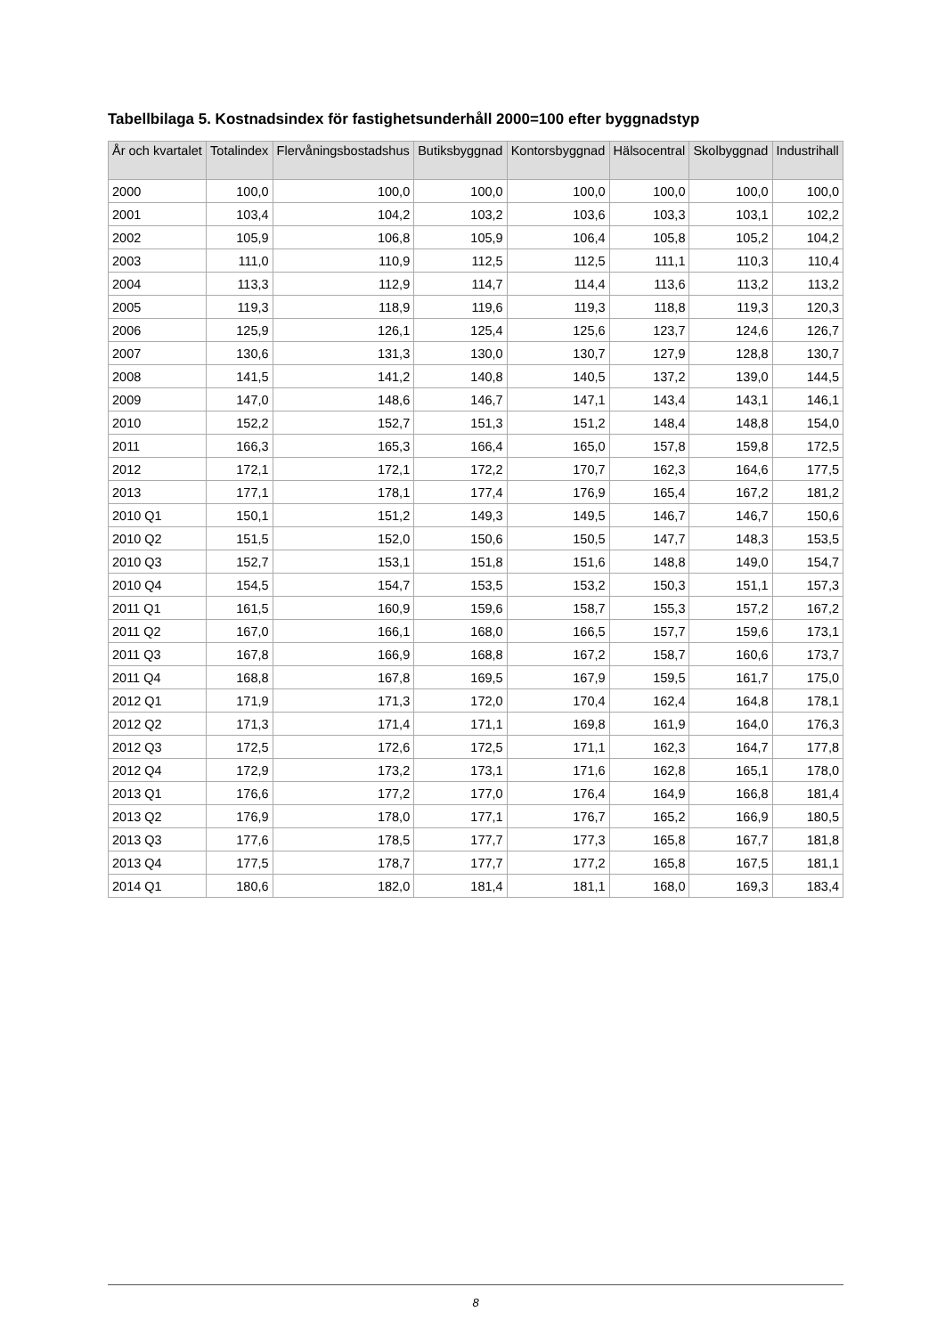Tabellbilaga 5. Kostnadsindex för fastighetsunderhåll 2000=100 efter byggnadstyp
| År och kvartalet | Totalindex | Flervåningsbostadshus | Butiksbyggnad | Kontorsbyggnad | Hälsocentral | Skolbyggnad | Industrihall |
| --- | --- | --- | --- | --- | --- | --- | --- |
| 2000 | 100,0 | 100,0 | 100,0 | 100,0 | 100,0 | 100,0 | 100,0 |
| 2001 | 103,4 | 104,2 | 103,2 | 103,6 | 103,3 | 103,1 | 102,2 |
| 2002 | 105,9 | 106,8 | 105,9 | 106,4 | 105,8 | 105,2 | 104,2 |
| 2003 | 111,0 | 110,9 | 112,5 | 112,5 | 111,1 | 110,3 | 110,4 |
| 2004 | 113,3 | 112,9 | 114,7 | 114,4 | 113,6 | 113,2 | 113,2 |
| 2005 | 119,3 | 118,9 | 119,6 | 119,3 | 118,8 | 119,3 | 120,3 |
| 2006 | 125,9 | 126,1 | 125,4 | 125,6 | 123,7 | 124,6 | 126,7 |
| 2007 | 130,6 | 131,3 | 130,0 | 130,7 | 127,9 | 128,8 | 130,7 |
| 2008 | 141,5 | 141,2 | 140,8 | 140,5 | 137,2 | 139,0 | 144,5 |
| 2009 | 147,0 | 148,6 | 146,7 | 147,1 | 143,4 | 143,1 | 146,1 |
| 2010 | 152,2 | 152,7 | 151,3 | 151,2 | 148,4 | 148,8 | 154,0 |
| 2011 | 166,3 | 165,3 | 166,4 | 165,0 | 157,8 | 159,8 | 172,5 |
| 2012 | 172,1 | 172,1 | 172,2 | 170,7 | 162,3 | 164,6 | 177,5 |
| 2013 | 177,1 | 178,1 | 177,4 | 176,9 | 165,4 | 167,2 | 181,2 |
| 2010 Q1 | 150,1 | 151,2 | 149,3 | 149,5 | 146,7 | 146,7 | 150,6 |
| 2010 Q2 | 151,5 | 152,0 | 150,6 | 150,5 | 147,7 | 148,3 | 153,5 |
| 2010 Q3 | 152,7 | 153,1 | 151,8 | 151,6 | 148,8 | 149,0 | 154,7 |
| 2010 Q4 | 154,5 | 154,7 | 153,5 | 153,2 | 150,3 | 151,1 | 157,3 |
| 2011 Q1 | 161,5 | 160,9 | 159,6 | 158,7 | 155,3 | 157,2 | 167,2 |
| 2011 Q2 | 167,0 | 166,1 | 168,0 | 166,5 | 157,7 | 159,6 | 173,1 |
| 2011 Q3 | 167,8 | 166,9 | 168,8 | 167,2 | 158,7 | 160,6 | 173,7 |
| 2011 Q4 | 168,8 | 167,8 | 169,5 | 167,9 | 159,5 | 161,7 | 175,0 |
| 2012 Q1 | 171,9 | 171,3 | 172,0 | 170,4 | 162,4 | 164,8 | 178,1 |
| 2012 Q2 | 171,3 | 171,4 | 171,1 | 169,8 | 161,9 | 164,0 | 176,3 |
| 2012 Q3 | 172,5 | 172,6 | 172,5 | 171,1 | 162,3 | 164,7 | 177,8 |
| 2012 Q4 | 172,9 | 173,2 | 173,1 | 171,6 | 162,8 | 165,1 | 178,0 |
| 2013 Q1 | 176,6 | 177,2 | 177,0 | 176,4 | 164,9 | 166,8 | 181,4 |
| 2013 Q2 | 176,9 | 178,0 | 177,1 | 176,7 | 165,2 | 166,9 | 180,5 |
| 2013 Q3 | 177,6 | 178,5 | 177,7 | 177,3 | 165,8 | 167,7 | 181,8 |
| 2013 Q4 | 177,5 | 178,7 | 177,7 | 177,2 | 165,8 | 167,5 | 181,1 |
| 2014 Q1 | 180,6 | 182,0 | 181,4 | 181,1 | 168,0 | 169,3 | 183,4 |
8